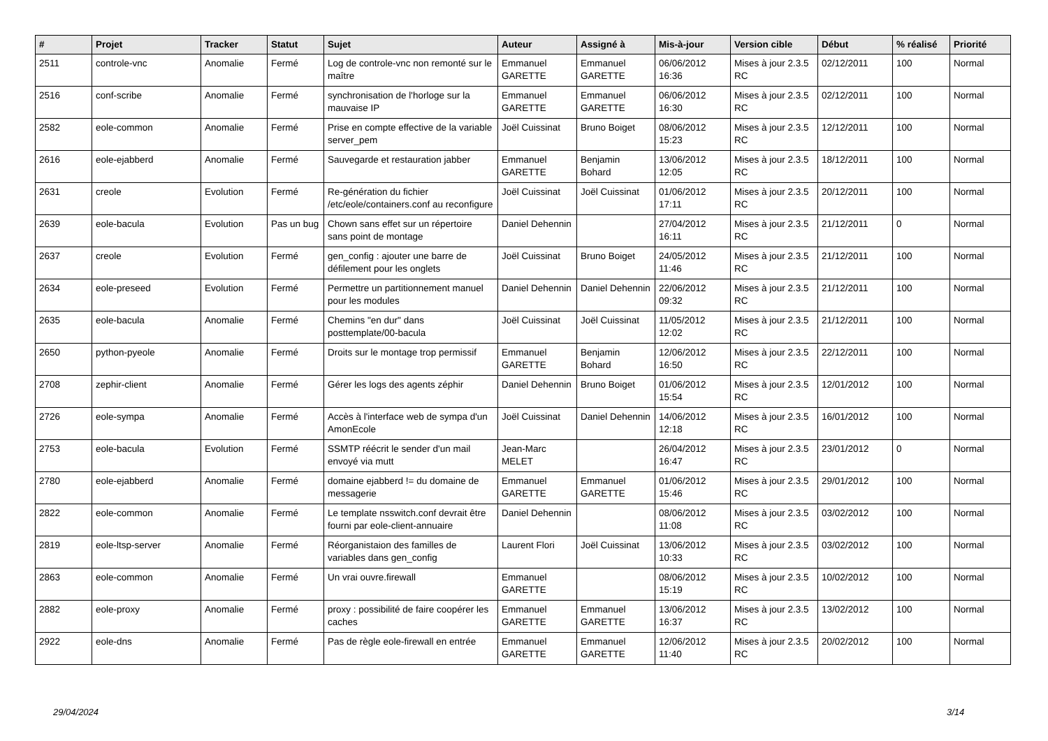| # | Projet | Tracker | Statut | Sujet | Auteur | Assigné à | Mis-à-jour | Version cible | Début | % réalisé | Priorité |
| --- | --- | --- | --- | --- | --- | --- | --- | --- | --- | --- | --- |
| 2511 | controle-vnc | Anomalie | Fermé | Log de controle-vnc non remonté sur le maître | Emmanuel GARETTE | Emmanuel GARETTE | 06/06/2012 16:36 | Mises à jour 2.3.5 RC | 02/12/2011 | 100 | Normal |
| 2516 | conf-scribe | Anomalie | Fermé | synchronisation de l'horloge sur la mauvaise IP | Emmanuel GARETTE | Emmanuel GARETTE | 06/06/2012 16:30 | Mises à jour 2.3.5 RC | 02/12/2011 | 100 | Normal |
| 2582 | eole-common | Anomalie | Fermé | Prise en compte effective de la variable server_pem | Joël Cuissinat | Bruno Boiget | 08/06/2012 15:23 | Mises à jour 2.3.5 RC | 12/12/2011 | 100 | Normal |
| 2616 | eole-ejabberd | Anomalie | Fermé | Sauvegarde et restauration jabber | Emmanuel GARETTE | Benjamin Bohard | 13/06/2012 12:05 | Mises à jour 2.3.5 RC | 18/12/2011 | 100 | Normal |
| 2631 | creole | Evolution | Fermé | Re-génération du fichier /etc/eole/containers.conf au reconfigure | Joël Cuissinat | Joël Cuissinat | 01/06/2012 17:11 | Mises à jour 2.3.5 RC | 20/12/2011 | 100 | Normal |
| 2639 | eole-bacula | Evolution | Pas un bug | Chown sans effet sur un répertoire sans point de montage | Daniel Dehennin | | 27/04/2012 16:11 | Mises à jour 2.3.5 RC | 21/12/2011 | 0 | Normal |
| 2637 | creole | Evolution | Fermé | gen_config : ajouter une barre de défilement pour les onglets | Joël Cuissinat | Bruno Boiget | 24/05/2012 11:46 | Mises à jour 2.3.5 RC | 21/12/2011 | 100 | Normal |
| 2634 | eole-preseed | Evolution | Fermé | Permettre un partitionnement manuel pour les modules | Daniel Dehennin | Daniel Dehennin | 22/06/2012 09:32 | Mises à jour 2.3.5 RC | 21/12/2011 | 100 | Normal |
| 2635 | eole-bacula | Anomalie | Fermé | Chemins "en dur" dans posttemplate/00-bacula | Joël Cuissinat | Joël Cuissinat | 11/05/2012 12:02 | Mises à jour 2.3.5 RC | 21/12/2011 | 100 | Normal |
| 2650 | python-pyeole | Anomalie | Fermé | Droits sur le montage trop permissif | Emmanuel GARETTE | Benjamin Bohard | 12/06/2012 16:50 | Mises à jour 2.3.5 RC | 22/12/2011 | 100 | Normal |
| 2708 | zephir-client | Anomalie | Fermé | Gérer les logs des agents zéphir | Daniel Dehennin | Bruno Boiget | 01/06/2012 15:54 | Mises à jour 2.3.5 RC | 12/01/2012 | 100 | Normal |
| 2726 | eole-sympa | Anomalie | Fermé | Accès à l'interface web de sympa d'un AmonEcole | Joël Cuissinat | Daniel Dehennin | 14/06/2012 12:18 | Mises à jour 2.3.5 RC | 16/01/2012 | 100 | Normal |
| 2753 | eole-bacula | Evolution | Fermé | SSMTP réécrit le sender d'un mail envoyé via mutt | Jean-Marc MELET | | 26/04/2012 16:47 | Mises à jour 2.3.5 RC | 23/01/2012 | 0 | Normal |
| 2780 | eole-ejabberd | Anomalie | Fermé | domaine ejabberd != du domaine de messagerie | Emmanuel GARETTE | Emmanuel GARETTE | 01/06/2012 15:46 | Mises à jour 2.3.5 RC | 29/01/2012 | 100 | Normal |
| 2822 | eole-common | Anomalie | Fermé | Le template nsswitch.conf devrait être fourni par eole-client-annuaire | Daniel Dehennin | | 08/06/2012 11:08 | Mises à jour 2.3.5 RC | 03/02/2012 | 100 | Normal |
| 2819 | eole-ltsp-server | Anomalie | Fermé | Réorganistaion des familles de variables dans gen_config | Laurent Flori | Joël Cuissinat | 13/06/2012 10:33 | Mises à jour 2.3.5 RC | 03/02/2012 | 100 | Normal |
| 2863 | eole-common | Anomalie | Fermé | Un vrai ouvre.firewall | Emmanuel GARETTE | | 08/06/2012 15:19 | Mises à jour 2.3.5 RC | 10/02/2012 | 100 | Normal |
| 2882 | eole-proxy | Anomalie | Fermé | proxy : possibilité de faire coopérer les caches | Emmanuel GARETTE | Emmanuel GARETTE | 13/06/2012 16:37 | Mises à jour 2.3.5 RC | 13/02/2012 | 100 | Normal |
| 2922 | eole-dns | Anomalie | Fermé | Pas de règle eole-firewall en entrée | Emmanuel GARETTE | Emmanuel GARETTE | 12/06/2012 11:40 | Mises à jour 2.3.5 RC | 20/02/2012 | 100 | Normal |
29/04/2024 3/14